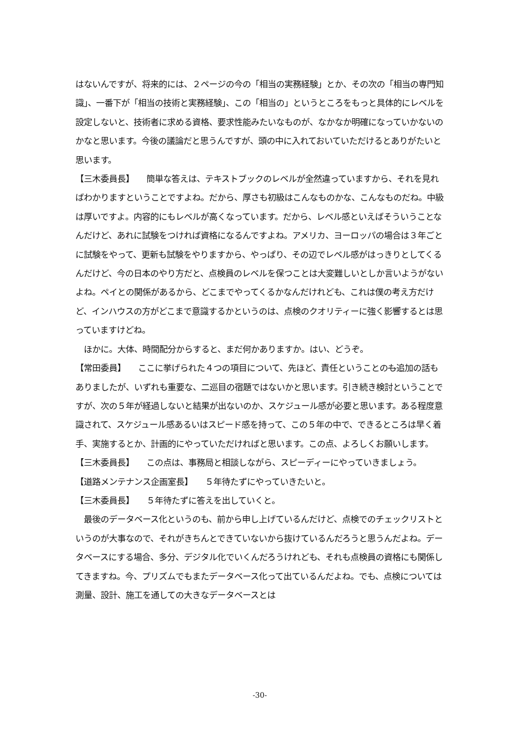はないんですが、将来的には、２ページの今の「相当の実務経験」とか、その次の「相当の専門知識」、一番下が「相当の技術と実務経験」、この「相当の」というところをもっと具体的にレベルを設定しないと、技術者に求める資格、要求性能みたいなものが、なかなか明確になっていかないのかなと思います。今後の議論だと思うんですが、頭の中に入れておいていただけるとありがたいと思います。
【三木委員長】　　簡単な答えは、テキストブックのレベルが全然違っていますから、それを見ればわかりますということですよね。だから、厚さも初級はこんなものかな、こんなものだね。中級は厚いですよ。内容的にもレベルが高くなっています。だから、レベル感といえばそういうことなんだけど、あれに試験をつければ資格になるんですよね。アメリカ、ヨーロッパの場合は３年ごとに試験をやって、更新も試験をやりますから、やっぱり、その辺でレベル感がはっきりとしてくるんだけど、今の日本のやり方だと、点検員のレベルを保つことは大変難しいとしか言いようがないよね。ペイとの関係があるから、どこまでやってくるかなんだけれども、これは僕の考え方だけど、インハウスの方がどこまで意識するかというのは、点検のクオリティーに強く影響するとは思っていますけどね。
　ほかに。大体、時間配分からすると、まだ何かありますか。はい、どうぞ。
【常田委員】　　ここに挙げられた４つの項目について、先ほど、責任ということのも追加の話もありましたが、いずれも重要な、二巡目の宿題ではないかと思います。引き続き検討ということですが、次の５年が経過しないと結果が出ないのか、スケジュール感が必要と思います。ある程度意識されて、スケジュール感あるいはスピード感を持って、この５年の中で、できるところは早く着手、実施するとか、計画的にやっていただければと思います。この点、よろしくお願いします。
【三木委員長】　　この点は、事務局と相談しながら、スピーディーにやっていきましょう。
【道路メンテナンス企画室長】　　５年待たずにやっていきたいと。
【三木委員長】　　５年待たずに答えを出していくと。
　最後のデータベース化というのも、前から申し上げているんだけど、点検でのチェックリストというのが大事なので、それがきちんとできていないから抜けているんだろうと思うんだよね。データベースにする場合、多分、デジタル化でいくんだろうけれども、それも点検員の資格にも関係してきますね。今、プリズムでもまたデータベース化って出ているんだよね。でも、点検については測量、設計、施工を通しての大きなデータベースとは
-30-